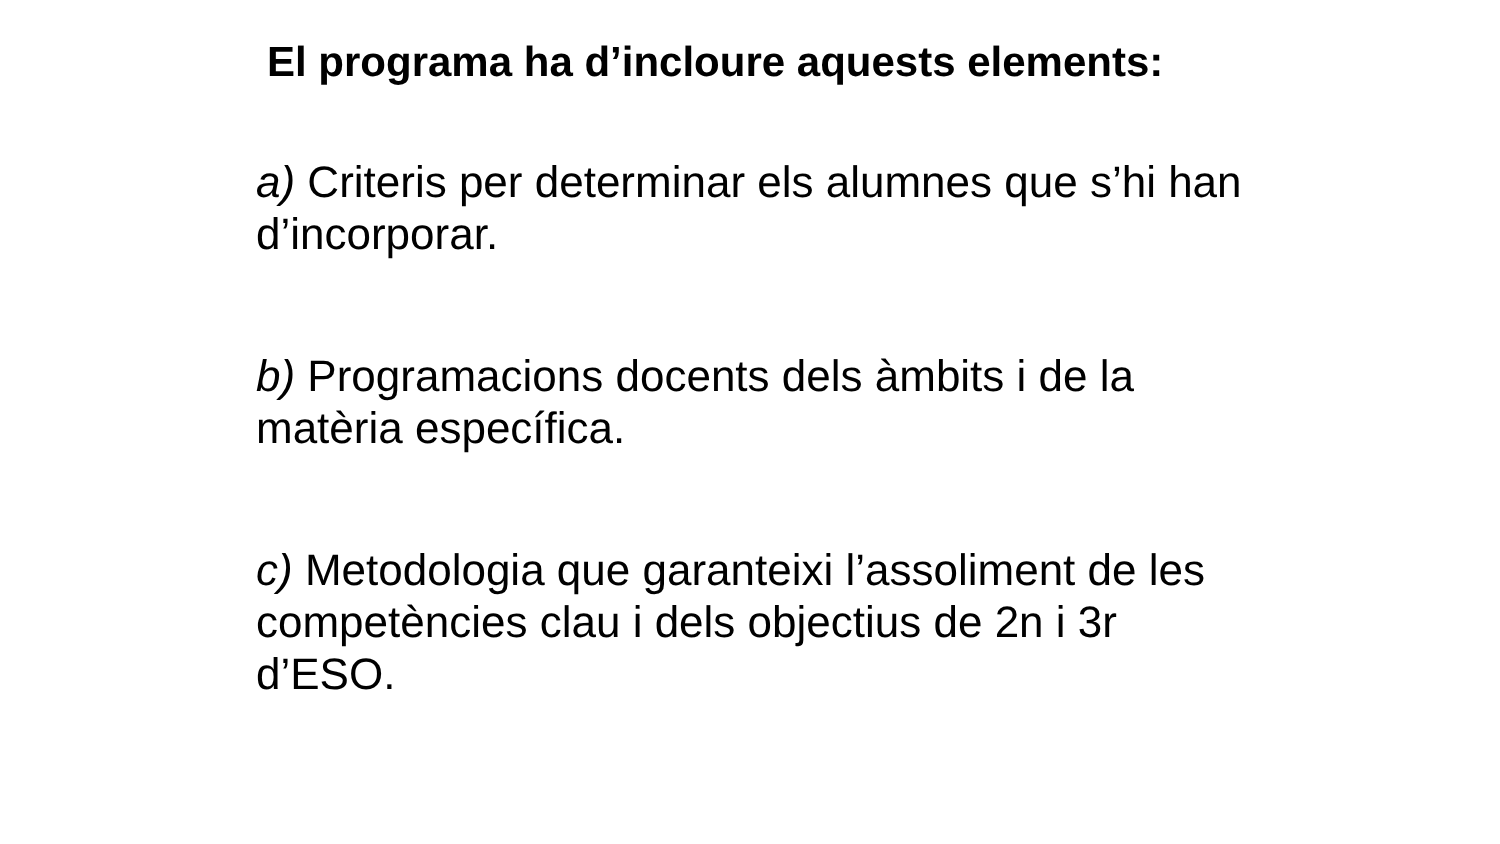El programa ha d’incloure aquests elements:
a) Criteris per determinar els alumnes que s’hi han d’incorporar.
b) Programacions docents dels àmbits i de la matèria específica.
c) Metodologia que garanteixi l’assoliment de les competències clau i dels objectius de 2n i 3r d’ESO.